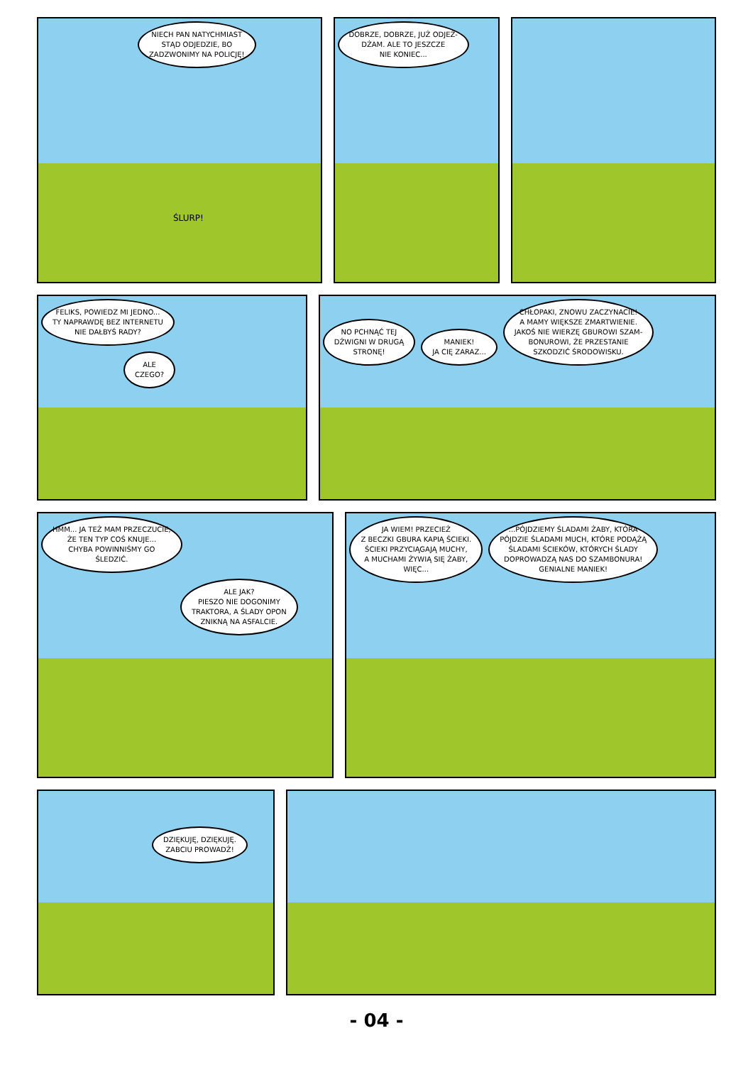NIECH PAN NATYCHMIAST
STĄD ODJEDZIE, BO
ZADZWONIMY NA POLICJĘ!
ŚLURP!
DOBRZE, DOBRZE, JUŻ ODJEŻ-
DŻAM. ALE TO JESZCZE
NIE KONIEC...
FELIKS, POWIEDZ MI JEDNO...
TY NAPRAWDĘ BEZ INTERNETU
NIE DAŁBYŚ RADY?
ALE
CZEGO?
NO PCHNĄĆ TEJ
DŹWIGNI W DRUGĄ
STRONĘ!
MANIEK!
JA CIĘ ZARAZ...
CHŁOPAKI, ZNOWU ZACZYNACIE!
A MAMY WIĘKSZE ZMARTWIENIE.
JAKOŚ NIE WIERZĘ GBUROWI SZAM-
BONUROWI, ŻE PRZESTANIE
SZKODZIĆ ŚRODOWISKU.
HMM... JA TEŻ MAM PRZECZUCIE,
ŻE TEN TYP COŚ KNUJE...
CHYBA POWINNIŚMY GO
ŚLEDZIĆ.
ALE JAK?
PIESZO NIE DOGONIMY
TRAKTORA, A ŚLADY OPON
ZNIKNĄ NA ASFALCIE.
JA WIEM! PRZECIEŻ
Z BECZKI GBURA KAPIĄ ŚCIEKI.
ŚCIEKI PRZYCIĄGAJĄ MUCHY,
A MUCHAMI ŻYWIĄ SIĘ ŻABY,
WIĘC...
...PÓJDZIEMY ŚLADAMI ŻABY, KTÓRA
PÓJDZIE ŚLADAMI MUCH, KTÓRE PODĄŻĄ
ŚLADAMI ŚCIEKÓW, KTÓRYCH ŚLADY
DOPROWADZĄ NAS DO SZAMBONURA!
GENIALNE MANIEK!
DZIĘKUJĘ, DZIĘKUJĘ.
ZABCIU PROWADŹ!
- 04 -